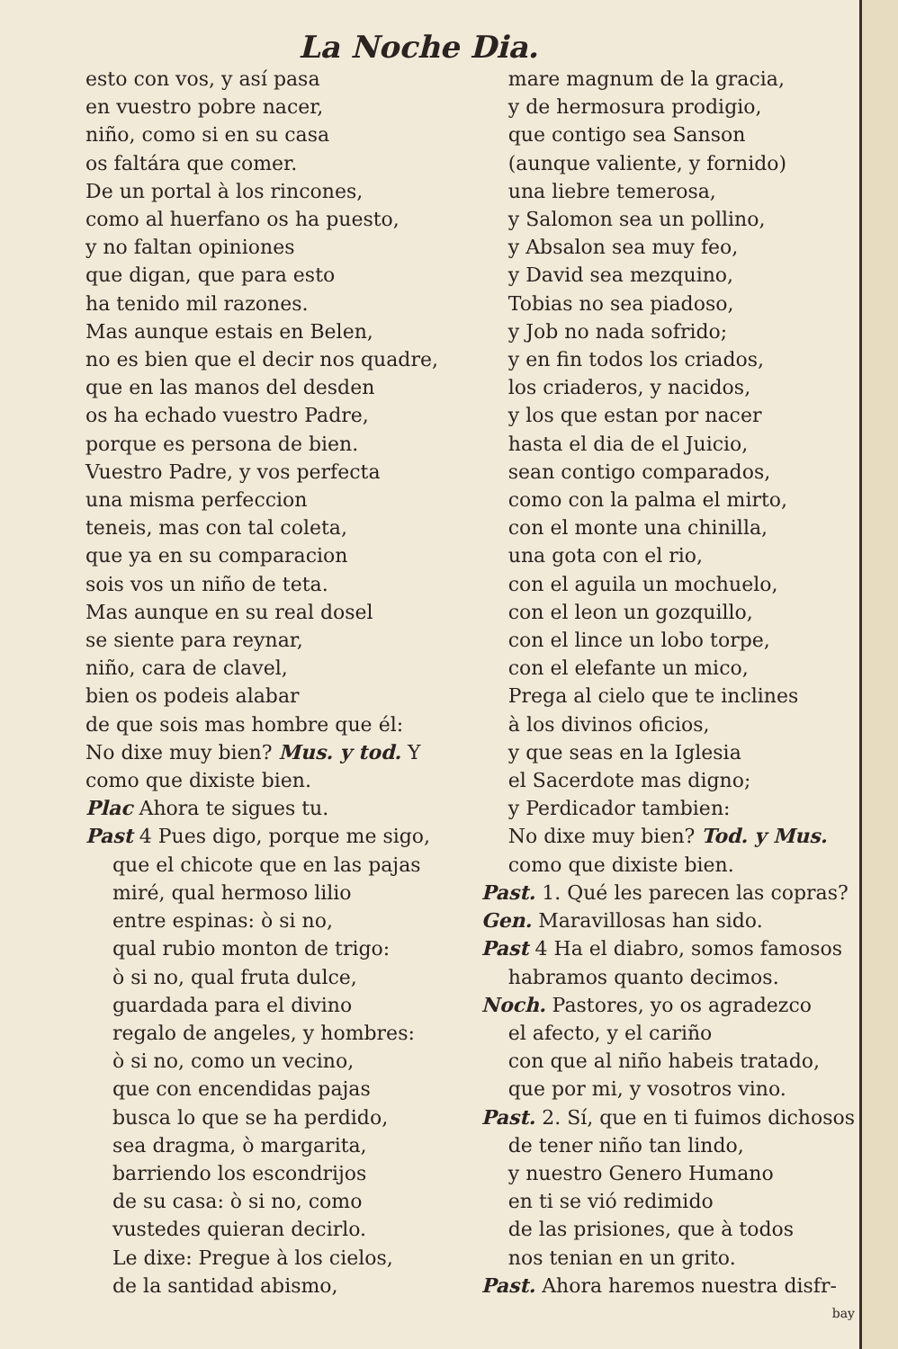La Noche Dia.
esto con vos, y así pasa
en vuestro pobre nacer,
niño, como si en su casa
os faltára que comer.
De un portal à los rincones,
como al huerfano os ha puesto,
y no faltan opiniones
que digan, que para esto
ha tenido mil razones.
Mas aunque estais en Belen,
no es bien que el decir nos quadre,
que en las manos del desden
os ha echado vuestro Padre,
porque es persona de bien.
Vuestro Padre, y vos perfecta
una misma perfeccion
teneis, mas con tal coleta,
que ya en su comparacion
sois vos un niño de teta.
Mas aunque en su real dosel
se siente para reynar,
niño, cara de clavel,
bien os podeis alabar
de que sois mas hombre que él:
No dixe muy bien? Mus. y tod. Y
como que dixiste bien.
Plac Ahora te sigues tu.
Past 4 Pues digo, porque me sigo,
que el chicote que en las pajas
miré, qual hermoso lilio
entre espinas: ò si no,
qual rubio monton de trigo:
ò si no, qual fruta dulce,
guardada para el divino
regalo de angeles, y hombres:
ò si no, como un vecino,
que con encendidas pajas
busca lo que se ha perdido,
sea dragma, ò margarita,
barriendo los escondrijos
de su casa: ò si no, como
vustedes quieran decirlo.
Le dixe: Pregue à los cielos,
de la santidad abismo,
mare magnum de la gracia,
y de hermosura prodigio,
que contigo sea Sanson
(aunque valiente, y fornido)
una liebre temerosa,
y Salomon sea un pollino,
y Absalon sea muy feo,
y David sea mezquino,
Tobias no sea piadoso,
y Job no nada sofrido;
y en fin todos los criados,
los criaderos, y nacidos,
y los que estan por nacer
hasta el dia de el Juicio,
sean contigo comparados,
como con la palma el mirto,
con el monte una chinilla,
una gota con el rio,
con el aguila un mochuelo,
con el leon un gozquillo,
con el lince un lobo torpe,
con el elefante un mico,
Prega al cielo que te inclines
à los divinos oficios,
y que seas en la Iglesia
el Sacerdote mas digno;
y Perdicador tambien:
No dixe muy bien? Tod. y Mus.
como que dixiste bien.
Past. 1. Qué les parecen las copras?
Gen. Maravillosas han sido.
Past 4 Ha el diabro, somos famosos
habramos quanto decimos.
Noch. Pastores, yo os agradezco
el afecto, y el cariño
con que al niño habeis tratado,
que por mi, y vosotros vino.
Past. 2. Sí, que en ti fuimos dichosos
de tener niño tan lindo,
y nuestro Genero Humano
en ti se vió redimido
de las prisiones, que à todos
nos tenian en un grito.
Past. Ahora haremos nuestra disfr-
bay